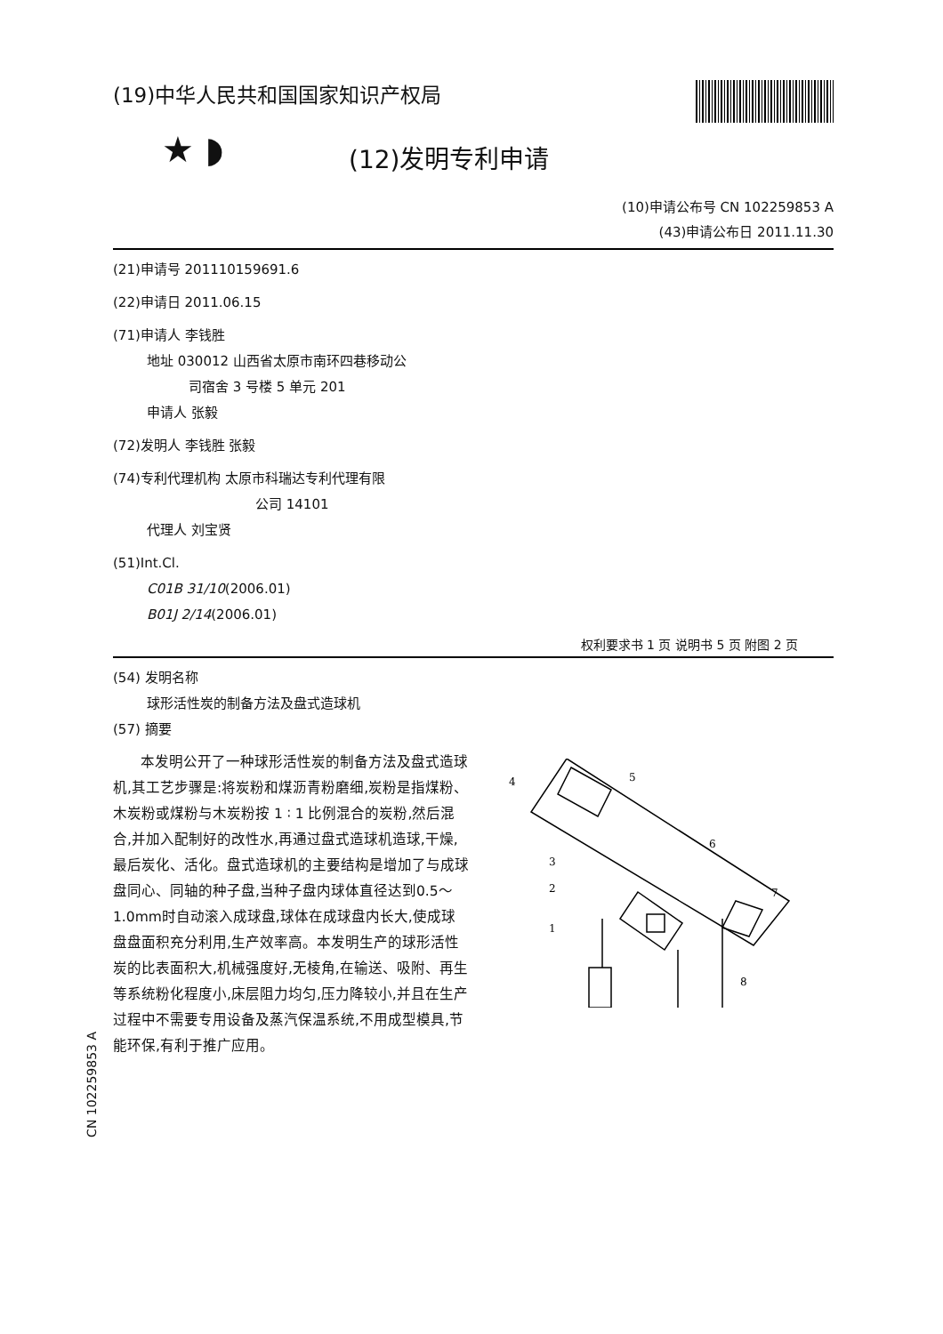(19)中华人民共和国国家知识产权局
★ ◗
(12)发明专利申请
(10)申请公布号 CN 102259853 A
(43)申请公布日 2011.11.30
(21)申请号 201110159691.6
(22)申请日 2011.06.15
(71)申请人 李钱胜
地址 030012 山西省太原市南环四巷移动公
司宿舍 3 号楼 5 单元 201
申请人 张毅
(72)发明人 李钱胜 张毅
(74)专利代理机构 太原市科瑞达专利代理有限
公司 14101
代理人 刘宝贤
(51)Int.Cl.
C01B 31/10(2006.01)
B01J 2/14(2006.01)
权利要求书 1 页 说明书 5 页 附图 2 页
(54) 发明名称
球形活性炭的制备方法及盘式造球机
(57) 摘要
本发明公开了一种球形活性炭的制备方法及盘式造球机,其工艺步骤是:将炭粉和煤沥青粉磨细,炭粉是指煤粉、木炭粉或煤粉与木炭粉按 1 ∶ 1 比例混合的炭粉,然后混合,并加入配制好的改性水,再通过盘式造球机造球,干燥,最后炭化、活化。盘式造球机的主要结构是增加了与成球盘同心、同轴的种子盘,当种子盘内球体直径达到0.5～1.0mm时自动滚入成球盘,球体在成球盘内长大,使成球盘盘面积充分利用,生产效率高。本发明生产的球形活性炭的比表面积大,机械强度好,无棱角,在输送、吸附、再生等系统粉化程度小,床层阻力均匀,压力降较小,并且在生产过程中不需要专用设备及蒸汽保温系统,不用成型模具,节能环保,有利于推广应用。
4
5
6
7
3
2
1
8
CN 102259853 A